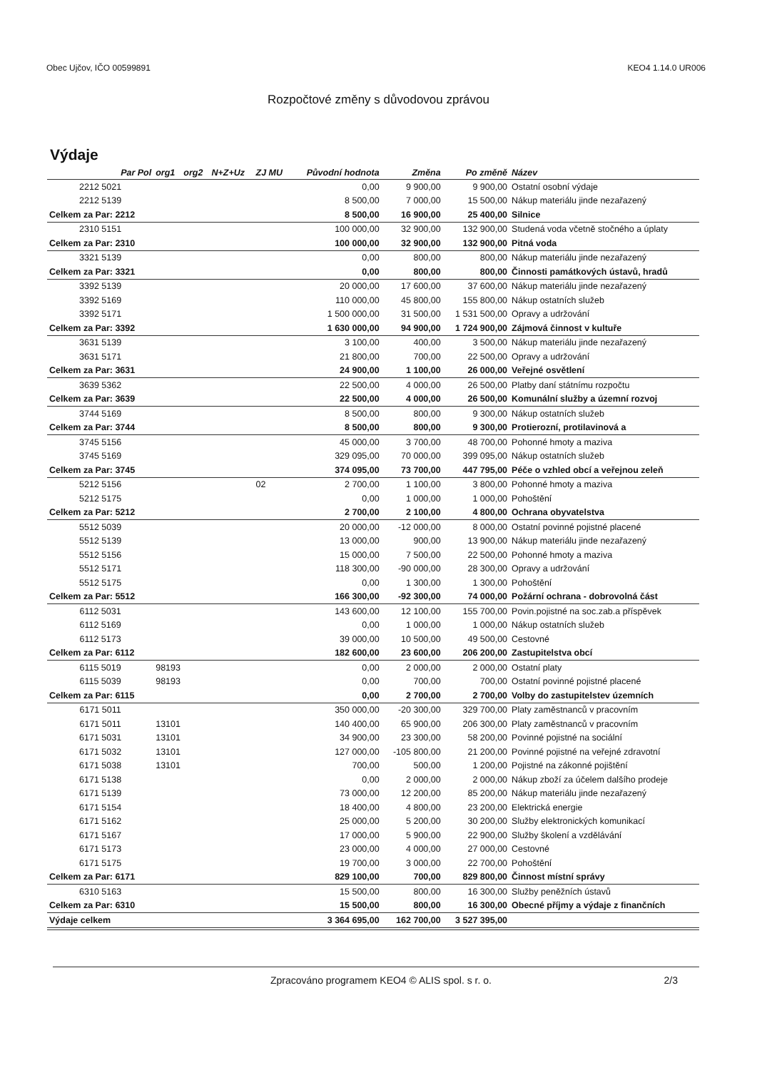Obec Ujčov, IČO 00599891 KEO4 1.14.0 UR006
Rozpočtové změny s důvodovou zprávou
Výdaje
| Par Pol | org1 | org2 | N+Z+Uz | ZJ MU | Původní hodnota | Změna | Po změně | Název |
| --- | --- | --- | --- | --- | --- | --- | --- | --- |
| 2212 5021 | | | | | 0,00 | 9 900,00 | 9 900,00 | Ostatní osobní výdaje |
| 2212 5139 | | | | | 8 500,00 | 7 000,00 | 15 500,00 | Nákup materiálu jinde nezařazený |
| Celkem za Par: 2212 | | | | | 8 500,00 | 16 900,00 | 25 400,00 | Silnice |
| 2310 5151 | | | | | 100 000,00 | 32 900,00 | 132 900,00 | Studená voda včetně stočného a úplaty |
| Celkem za Par: 2310 | | | | | 100 000,00 | 32 900,00 | 132 900,00 | Pitná voda |
| 3321 5139 | | | | | 0,00 | 800,00 | 800,00 | Nákup materiálu jinde nezařazený |
| Celkem za Par: 3321 | | | | | 0,00 | 800,00 | 800,00 | Činnosti památkových ústavů, hradů |
| 3392 5139 | | | | | 20 000,00 | 17 600,00 | 37 600,00 | Nákup materiálu jinde nezařazený |
| 3392 5169 | | | | | 110 000,00 | 45 800,00 | 155 800,00 | Nákup ostatních služeb |
| 3392 5171 | | | | | 1 500 000,00 | 31 500,00 | 1 531 500,00 | Opravy a udržování |
| Celkem za Par: 3392 | | | | | 1 630 000,00 | 94 900,00 | 1 724 900,00 | Zájmová činnost v kultuře |
| 3631 5139 | | | | | 3 100,00 | 400,00 | 3 500,00 | Nákup materiálu jinde nezařazený |
| 3631 5171 | | | | | 21 800,00 | 700,00 | 22 500,00 | Opravy a udržování |
| Celkem za Par: 3631 | | | | | 24 900,00 | 1 100,00 | 26 000,00 | Veřejné osvětlení |
| 3639 5362 | | | | | 22 500,00 | 4 000,00 | 26 500,00 | Platby daní státnímu rozpočtu |
| Celkem za Par: 3639 | | | | | 22 500,00 | 4 000,00 | 26 500,00 | Komunální služby a územní rozvoj |
| 3744 5169 | | | | | 8 500,00 | 800,00 | 9 300,00 | Nákup ostatních služeb |
| Celkem za Par: 3744 | | | | | 8 500,00 | 800,00 | 9 300,00 | Protierozní, protilavinová a |
| 3745 5156 | | | | | 45 000,00 | 3 700,00 | 48 700,00 | Pohonné hmoty a maziva |
| 3745 5169 | | | | | 329 095,00 | 70 000,00 | 399 095,00 | Nákup ostatních služeb |
| Celkem za Par: 3745 | | | | | 374 095,00 | 73 700,00 | 447 795,00 | Péče o vzhled obcí a veřejnou zeleň |
| 5212 5156 | | | | 02 | 2 700,00 | 1 100,00 | 3 800,00 | Pohonné hmoty a maziva |
| 5212 5175 | | | | | 0,00 | 1 000,00 | 1 000,00 | Pohoštění |
| Celkem za Par: 5212 | | | | | 2 700,00 | 2 100,00 | 4 800,00 | Ochrana obyvatelstva |
| 5512 5039 | | | | | 20 000,00 | -12 000,00 | 8 000,00 | Ostatní povinné pojistné placené |
| 5512 5139 | | | | | 13 000,00 | 900,00 | 13 900,00 | Nákup materiálu jinde nezařazený |
| 5512 5156 | | | | | 15 000,00 | 7 500,00 | 22 500,00 | Pohonné hmoty a maziva |
| 5512 5171 | | | | | 118 300,00 | -90 000,00 | 28 300,00 | Opravy a udržování |
| 5512 5175 | | | | | 0,00 | 1 300,00 | 1 300,00 | Pohoštění |
| Celkem za Par: 5512 | | | | | 166 300,00 | -92 300,00 | 74 000,00 | Požární ochrana - dobrovolná část |
| 6112 5031 | | | | | 143 600,00 | 12 100,00 | 155 700,00 | Povin.pojistné na soc.zab.a příspěvek |
| 6112 5169 | | | | | 0,00 | 1 000,00 | 1 000,00 | Nákup ostatních služeb |
| 6112 5173 | | | | | 39 000,00 | 10 500,00 | 49 500,00 | Cestovné |
| Celkem za Par: 6112 | | | | | 182 600,00 | 23 600,00 | 206 200,00 | Zastupitelstva obcí |
| 6115 5019 | 98193 | | | | 0,00 | 2 000,00 | 2 000,00 | Ostatní platy |
| 6115 5039 | 98193 | | | | 0,00 | 700,00 | 700,00 | Ostatní povinné pojistné placené |
| Celkem za Par: 6115 | | | | | 0,00 | 2 700,00 | 2 700,00 | Volby do zastupitelstev územních |
| 6171 5011 | | | | | 350 000,00 | -20 300,00 | 329 700,00 | Platy zaměstnanců v pracovním |
| 6171 5011 | 13101 | | | | 140 400,00 | 65 900,00 | 206 300,00 | Platy zaměstnanců v pracovním |
| 6171 5031 | 13101 | | | | 34 900,00 | 23 300,00 | 58 200,00 | Povinné pojistné na sociální |
| 6171 5032 | 13101 | | | | 127 000,00 | -105 800,00 | 21 200,00 | Povinné pojistné na veřejné zdravotní |
| 6171 5038 | 13101 | | | | 700,00 | 500,00 | 1 200,00 | Pojistné na zákonné pojištění |
| 6171 5138 | | | | | 0,00 | 2 000,00 | 2 000,00 | Nákup zboží za účelem dalšího prodeje |
| 6171 5139 | | | | | 73 000,00 | 12 200,00 | 85 200,00 | Nákup materiálu jinde nezařazený |
| 6171 5154 | | | | | 18 400,00 | 4 800,00 | 23 200,00 | Elektrická energie |
| 6171 5162 | | | | | 25 000,00 | 5 200,00 | 30 200,00 | Služby elektronických komunikací |
| 6171 5167 | | | | | 17 000,00 | 5 900,00 | 22 900,00 | Služby školení a vzdělávání |
| 6171 5173 | | | | | 23 000,00 | 4 000,00 | 27 000,00 | Cestovné |
| 6171 5175 | | | | | 19 700,00 | 3 000,00 | 22 700,00 | Pohoštění |
| Celkem za Par: 6171 | | | | | 829 100,00 | 700,00 | 829 800,00 | Činnost místní správy |
| 6310 5163 | | | | | 15 500,00 | 800,00 | 16 300,00 | Služby peněžních ústavů |
| Celkem za Par: 6310 | | | | | 15 500,00 | 800,00 | 16 300,00 | Obecné příjmy a výdaje z finančních |
| Výdaje celkem | | | | | 3 364 695,00 | 162 700,00 | 3 527 395,00 | |
Zpracováno programem KEO4 © ALIS spol. s r. o. 2/3